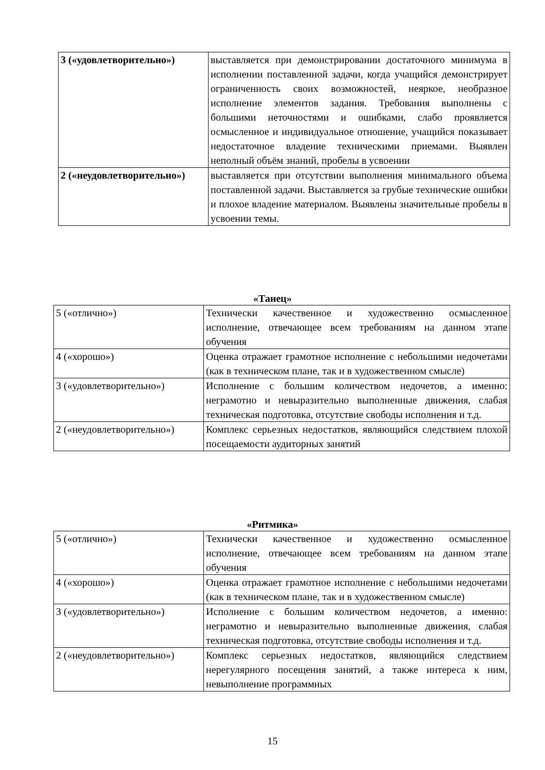| 3 («удовлетворительно») | выставляется при демонстрировании достаточного минимума в исполнении поставленной задачи, когда учащийся демонстрирует ограниченность своих возможностей, неяркое, необразное исполнение элементов задания. Требования выполнены с большими неточностями и ошибками, слабо проявляется осмысленное и индивидуальное отношение, учащийся показывает недостаточное владение техническими приемами. Выявлен неполный объём знаний, пробелы в усвоении |
| 2 («неудовлетворительно») | выставляется при отсутствии выполнения минимального объема поставленной задачи. Выставляется за грубые технические ошибки и плохое владение материалом. Выявлены значительные пробелы в усвоении темы. |
«Танец»
| 5 («отлично») | Технически качественное и художественно осмысленное исполнение, отвечающее всем требованиям на данном этапе обучения |
| 4 («хорошо») | Оценка отражает грамотное исполнение с небольшими недочетами (как в техническом плане, так и в художественном смысле) |
| 3 («удовлетворительно») | Исполнение с большим количеством недочетов, а именно: неграмотно и невыразительно выполненные движения, слабая техническая подготовка, отсутствие свободы исполнения и т.д. |
| 2 («неудовлетворительно») | Комплекс серьезных недостатков, являющийся следствием плохой посещаемости аудиторных занятий |
«Ритмика»
| 5 («отлично») | Технически качественное и художественно осмысленное исполнение, отвечающее всем требованиям на данном этапе обучения |
| 4 («хорошо») | Оценка отражает грамотное исполнение с небольшими недочетами (как в техническом плане, так и в художественном смысле) |
| 3 («удовлетворительно») | Исполнение с большим количеством недочетов, а именно: неграмотно и невыразительно выполненные движения, слабая техническая подготовка, отсутствие свободы исполнения и т.д. |
| 2 («неудовлетворительно») | Комплекс серьезных недостатков, являющийся следствием нерегулярного посещения занятий, а также интереса к ним, невыполнение программных |
15